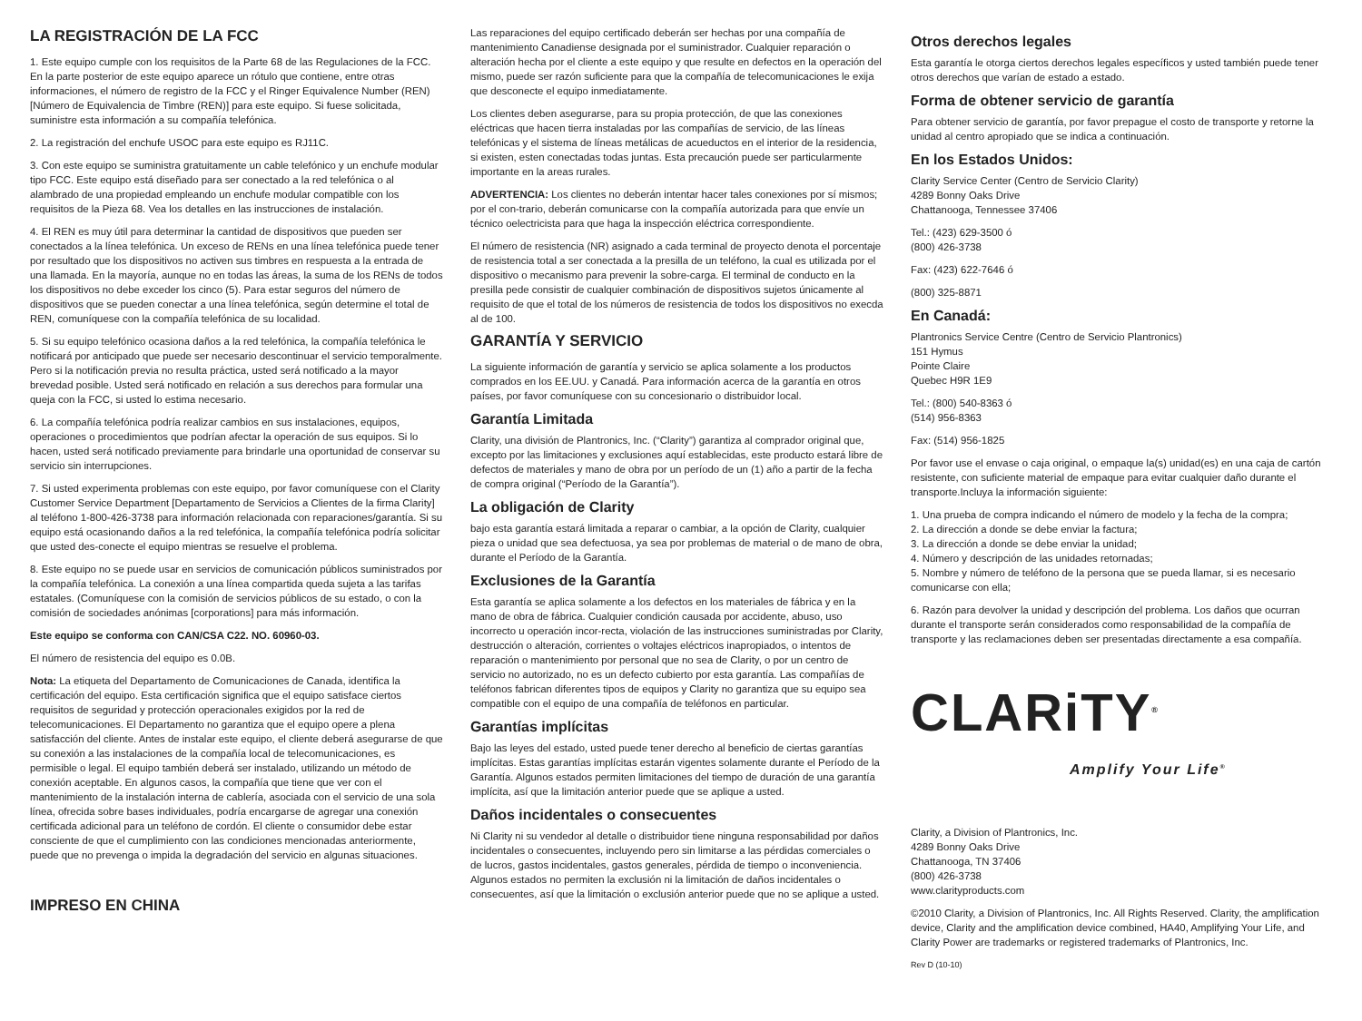LA REGISTRACIÓN DE LA FCC
1. Este equipo cumple con los requisitos de la Parte 68 de las Regulaciones de la FCC. En la parte posterior de este equipo aparece un rótulo que contiene, entre otras informaciones, el número de registro de la FCC y el Ringer Equivalence Number (REN) [Número de Equivalencia de Timbre (REN)] para este equipo. Si fuese solicitada, suministre esta información a su compañía telefónica.
2. La registración del enchufe USOC para este equipo es RJ11C.
3. Con este equipo se suministra gratuitamente un cable telefónico y un enchufe modular tipo FCC. Este equipo está diseñado para ser conectado a la red telefónica o al alambrado de una propiedad empleando un enchufe modular compatible con los requisitos de la Pieza 68. Vea los detalles en las instrucciones de instalación.
4. El REN es muy útil para determinar la cantidad de dispositivos que pueden ser conectados a la línea telefónica. Un exceso de RENs en una línea telefónica puede tener por resultado que los dispositivos no activen sus timbres en respuesta a la entrada de una llamada. En la mayoría, aunque no en todas las áreas, la suma de los RENs de todos los dispositivos no debe exceder los cinco (5). Para estar seguros del número de dispositivos que se pueden conectar a una línea telefónica, según determine el total de REN, comuníquese con la compañía telefónica de su localidad.
5. Si su equipo telefónico ocasiona daños a la red telefónica, la compañía telefónica le notificará por anticipado que puede ser necesario descontinuar el servicio temporalmente. Pero si la notificación previa no resulta práctica, usted será notificado a la mayor brevedad posible. Usted será notificado en relación a sus derechos para formular una queja con la FCC, si usted lo estima necesario.
6. La compañía telefónica podría realizar cambios en sus instalaciones, equipos, operaciones o procedimientos que podrían afectar la operación de sus equipos. Si lo hacen, usted será notificado previamente para brindarle una oportunidad de conservar su servicio sin interrupciones.
7. Si usted experimenta problemas con este equipo, por favor comuníquese con el Clarity Customer Service Department [Departamento de Servicios a Clientes de la firma Clarity] al teléfono 1-800-426-3738 para información relacionada con reparaciones/garantía. Si su equipo está ocasionando daños a la red telefónica, la compañía telefónica podría solicitar que usted des-conecte el equipo mientras se resuelve el problema.
8. Este equipo no se puede usar en servicios de comunicación públicos suministrados por la compañía telefónica. La conexión a una línea compartida queda sujeta a las tarifas estatales. (Comuníquese con la comisión de servicios públicos de su estado, o con la comisión de sociedades anónimas [corporations] para más información.
Este equipo se conforma con CAN/CSA C22. NO. 60960-03.
El número de resistencia del equipo es 0.0B.
Nota: La etiqueta del Departamento de Comunicaciones de Canada, identifica la certificación del equipo. Esta certificación significa que el equipo satisface ciertos requisitos de seguridad y protección operacionales exigidos por la red de telecomunicaciones. El Departamento no garantiza que el equipo opere a plena satisfacción del cliente. Antes de instalar este equipo, el cliente deberá asegurarse de que su conexión a las instalaciones de la compañía local de telecomunicaciones, es permisible o legal. El equipo también deberá ser instalado, utilizando un método de conexión aceptable. En algunos casos, la compañía que tiene que ver con el mantenimiento de la instalación interna de cablería, asociada con el servicio de una sola línea, ofrecida sobre bases individuales, podría encargarse de agregar una conexión certificada adicional para un teléfono de cordón. El cliente o consumidor debe estar consciente de que el cumplimiento con las condiciones mencionadas anteriormente, puede que no prevenga o impida la degradación del servicio en algunas situaciones.
IMPRESO EN CHINA
Las reparaciones del equipo certificado deberán ser hechas por una compañía de mantenimiento Canadiense designada por el suministrador. Cualquier reparación o alteración hecha por el cliente a este equipo y que resulte en defectos en la operación del mismo, puede ser razón suficiente para que la compañía de telecomunicaciones le exija que desconecte el equipo inmediatamente.
Los clientes deben asegurarse, para su propia protección, de que las conexiones eléctricas que hacen tierra instaladas por las compañías de servicio, de las líneas telefónicas y el sistema de líneas metálicas de acueductos en el interior de la residencia, si existen, esten conectadas todas juntas. Esta precaución puede ser particularmente importante en la areas rurales.
ADVERTENCIA: Los clientes no deberán intentar hacer tales conexiones por sí mismos; por el con-trario, deberán comunicarse con la compañía autorizada para que envíe un técnico oelectricista para que haga la inspección eléctrica correspondiente.
El número de resistencia (NR) asignado a cada terminal de proyecto denota el porcentaje de resistencia total a ser conectada a la presilla de un teléfono, la cual es utilizada por el dispositivo o mecanismo para prevenir la sobre-carga. El terminal de conducto en la presilla pede consistir de cualquier combinación de dispositivos sujetos únicamente al requisito de que el total de los números de resistencia de todos los dispositivos no execda al de 100.
GARANTÍA Y SERVICIO
La siguiente información de garantía y servicio se aplica solamente a los productos comprados en los EE.UU. y Canadá. Para información acerca de la garantía en otros países, por favor comuníquese con su concesionario o distribuidor local.
Garantía Limitada
Clarity, una división de Plantronics, Inc. (“Clarity”) garantiza al comprador original que, excepto por las limitaciones y exclusiones aquí establecidas, este producto estará libre de defectos de materiales y mano de obra por un período de un (1) año a partir de la fecha de compra original (“Período de la Garantía”).
La obligación de Clarity
bajo esta garantía estará limitada a reparar o cambiar, a la opción de Clarity, cualquier pieza o unidad que sea defectuosa, ya sea por problemas de material o de mano de obra, durante el Período de la Garantía.
Exclusiones de la Garantía
Esta garantía se aplica solamente a los defectos en los materiales de fábrica y en la mano de obra de fábrica. Cualquier condición causada por accidente, abuso, uso incorrecto u operación incor-recta, violación de las instrucciones suministradas por Clarity, destrucción o alteración, corrientes o voltajes eléctricos inapropiados, o intentos de reparación o mantenimiento por personal que no sea de Clarity, o por un centro de servicio no autorizado, no es un defecto cubierto por esta garantía. Las compañías de teléfonos fabrican diferentes tipos de equipos y Clarity no garantiza que su equipo sea compatible con el equipo de una compañía de teléfonos en particular.
Garantías implícitas
Bajo las leyes del estado, usted puede tener derecho al beneficio de ciertas garantías implícitas. Estas garantías implícitas estarán vigentes solamente durante el Período de la Garantía. Algunos estados permiten limitaciones del tiempo de duración de una garantía implícita, así que la limitación anterior puede que se aplique a usted.
Daños incidentales o consecuentes
Ni Clarity ni su vendedor al detalle o distribuidor tiene ninguna responsabilidad por daños incidentales o consecuentes, incluyendo pero sin limitarse a las pérdidas comerciales o de lucros, gastos incidentales, gastos generales, pérdida de tiempo o inconveniencia. Algunos estados no permiten la exclusión ni la limitación de daños incidentales o consecuentes, así que la limitación o exclusión anterior puede que no se aplique a usted.
Otros derechos legales
Esta garantía le otorga ciertos derechos legales específicos y usted también puede tener otros derechos que varían de estado a estado.
Forma de obtener servicio de garantía
Para obtener servicio de garantía, por favor prepague el costo de transporte y retorne la unidad al centro apropiado que se indica a continuación.
En los Estados Unidos:
Clarity Service Center (Centro de Servicio Clarity)
4289 Bonny Oaks Drive
Chattanooga, Tennessee 37406
Tel.: (423) 629-3500 ó
(800) 426-3738
Fax: (423) 622-7646 ó
(800) 325-8871
En Canadá:
Plantronics Service Centre (Centro de Servicio Plantronics)
151 Hymus
Pointe Claire
Quebec H9R 1E9
Tel.: (800) 540-8363 ó
(514) 956-8363
Fax: (514) 956-1825
Por favor use el envase o caja original, o empaque la(s) unidad(es) en una caja de cartón resistente, con suficiente material de empaque para evitar cualquier daño durante el transporte.Incluya la información siguiente:
1. Una prueba de compra indicando el número de modelo y la fecha de la compra;
2. La dirección a donde se debe enviar la factura;
3. La dirección a donde se debe enviar la unidad;
4. Número y descripción de las unidades retornadas;
5. Nombre y número de teléfono de la persona que se pueda llamar, si es necesario comunicarse con ella;
6. Razón para devolver la unidad y descripción del problema. Los daños que ocurran durante el transporte serán considerados como responsabilidad de la compañía de transporte y las reclamaciones deben ser presentadas directamente a esa compañía.
CLARiTY<sup>®</sup>
Amplify Your Life<sup>®</sup>
Clarity, a Division of Plantronics, Inc.
4289 Bonny Oaks Drive
Chattanooga, TN 37406
(800) 426-3738
www.clarityproducts.com
©2010 Clarity, a Division of Plantronics, Inc. All Rights Reserved. Clarity, the amplification device, Clarity and the amplification device combined, HA40, Amplifying Your Life, and Clarity Power are trademarks or registered trademarks of Plantronics, Inc.
Rev D (10-10)